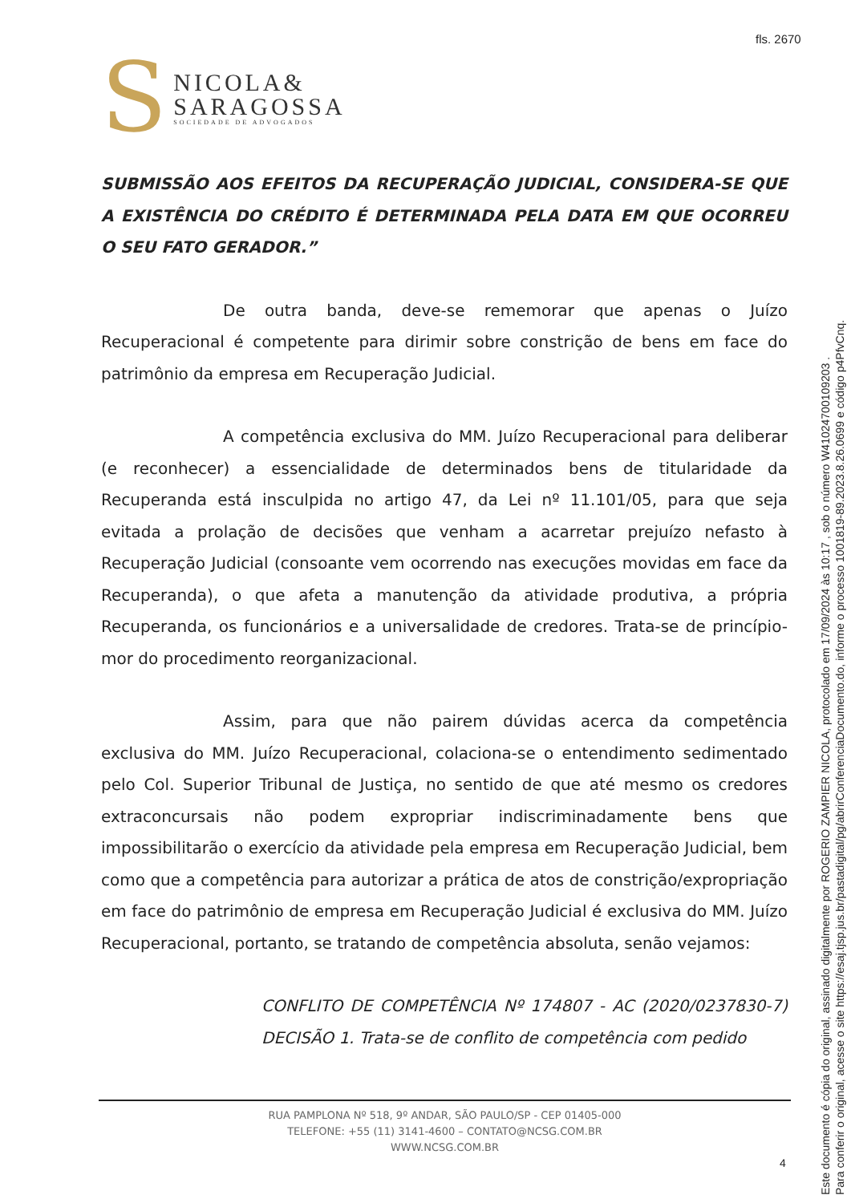fls. 2670
S
NICOLA&
SARAGOSSA
SOCIEDADE DE ADVOGADOS
SUBMISSÃO AOS EFEITOS DA RECUPERAÇÃO JUDICIAL, CONSIDERA-SE QUE A EXISTÊNCIA DO CRÉDITO É DETERMINADA PELA DATA EM QUE OCORREU O SEU FATO GERADOR.”
De outra banda, deve-se rememorar que apenas o Juízo Recuperacional é competente para dirimir sobre constrição de bens em face do patrimônio da empresa em Recuperação Judicial.
A competência exclusiva do MM. Juízo Recuperacional para deliberar (e reconhecer) a essencialidade de determinados bens de titularidade da Recuperanda está insculpida no artigo 47, da Lei nº 11.101/05, para que seja evitada a prolação de decisões que venham a acarretar prejuízo nefasto à Recuperação Judicial (consoante vem ocorrendo nas execuções movidas em face da Recuperanda), o que afeta a manutenção da atividade produtiva, a própria Recuperanda, os funcionários e a universalidade de credores. Trata-se de princípio-mor do procedimento reorganizacional.
Assim, para que não pairem dúvidas acerca da competência exclusiva do MM. Juízo Recuperacional, colaciona-se o entendimento sedimentado pelo Col. Superior Tribunal de Justiça, no sentido de que até mesmo os credores extraconcursais não podem expropriar indiscriminadamente bens que impossibilitarão o exercício da atividade pela empresa em Recuperação Judicial, bem como que a competência para autorizar a prática de atos de constrição/expropriação em face do patrimônio de empresa em Recuperação Judicial é exclusiva do MM. Juízo Recuperacional, portanto, se tratando de competência absoluta, senão vejamos:
CONFLITO DE COMPETÊNCIA Nº 174807 - AC (2020/0237830-7) DECISÃO 1. Trata-se de conflito de competência com pedido
RUA PAMPLONA Nº 518, 9º ANDAR, SÃO PAULO/SP - CEP 01405-000
TELEFONE: +55 (11) 3141-4600 – CONTATO@NCSG.COM.BR
WWW.NCSG.COM.BR
4
Este documento é cópia do original, assinado digitalmente por ROGERIO ZAMPIER NICOLA, protocolado em 17/09/2024 às 10:17 , sob o número W41024700109203 .
Para conferir o original, acesse o site https://esaj.tjsp.jus.br/pastadigital/pg/abrirConferenciaDocumento.do, informe o processo 1001819-89.2023.8.26.0699 e código p4PfvCnq.